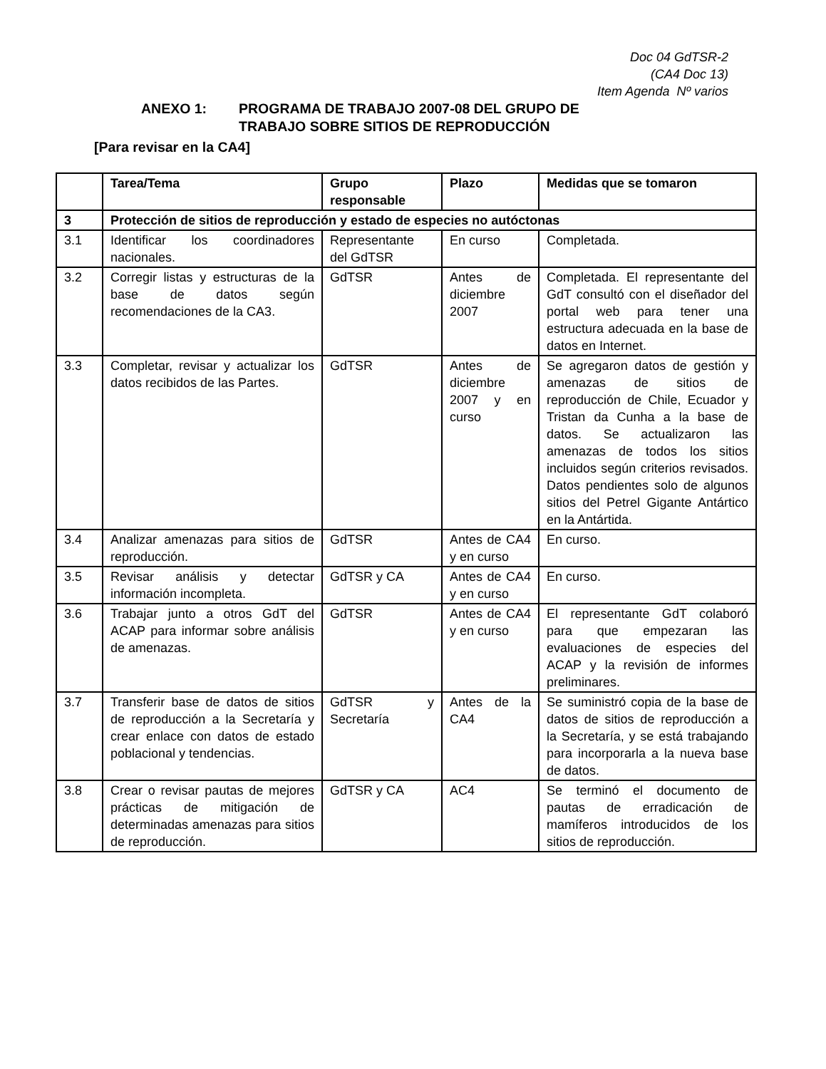Doc 04 GdTSR-2
(CA4 Doc 13)
Item Agenda Nº varios
ANEXO 1: PROGRAMA DE TRABAJO 2007-08 DEL GRUPO DE
TRABAJO SOBRE SITIOS DE REPRODUCCIÓN
[Para revisar en la CA4]
| | Tarea/Tema | Grupo responsable | Plazo | Medidas que se tomaron |
| --- | --- | --- | --- | --- |
| 3 | Protección de sitios de reproducción y estado de especies no autóctonas | | | |
| 3.1 | Identificar los coordinadores nacionales. | Representante del GdTSR | En curso | Completada. |
| 3.2 | Corregir listas y estructuras de la base de datos según recomendaciones de la CA3. | GdTSR | Antes de diciembre 2007 | Completada. El representante del GdT consultó con el diseñador del portal web para tener una estructura adecuada en la base de datos en Internet. |
| 3.3 | Completar, revisar y actualizar los datos recibidos de las Partes. | GdTSR | Antes de diciembre 2007 y en curso | Se agregaron datos de gestión y amenazas de sitios de reproducción de Chile, Ecuador y Tristan da Cunha a la base de datos. Se actualizaron las amenazas de todos los sitios incluidos según criterios revisados. Datos pendientes solo de algunos sitios del Petrel Gigante Antártico en la Antártida. |
| 3.4 | Analizar amenazas para sitios de reproducción. | GdTSR | Antes de CA4 y en curso | En curso. |
| 3.5 | Revisar análisis y detectar información incompleta. | GdTSR y CA | Antes de CA4 y en curso | En curso. |
| 3.6 | Trabajar junto a otros GdT del ACAP para informar sobre análisis de amenazas. | GdTSR | Antes de CA4 y en curso | El representante GdT colaboró para que empezaran las evaluaciones de especies del ACAP y la revisión de informes preliminares. |
| 3.7 | Transferir base de datos de sitios de reproducción a la Secretaría y crear enlace con datos de estado poblacional y tendencias. | GdTSR y Secretaría | Antes de la CA4 | Se suministró copia de la base de datos de sitios de reproducción a la Secretaría, y se está trabajando para incorporarla a la nueva base de datos. |
| 3.8 | Crear o revisar pautas de mejores prácticas de mitigación de determinadas amenazas para sitios de reproducción. | GdTSR y CA | AC4 | Se terminó el documento de pautas de erradicación de mamíferos introducidos de los sitios de reproducción. |